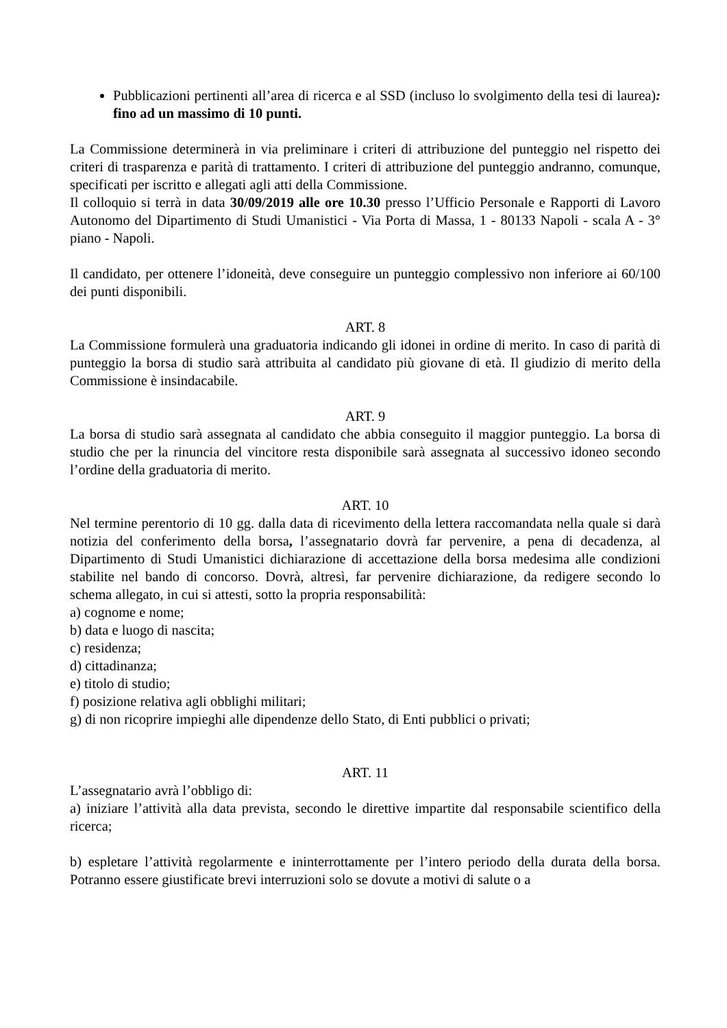Pubblicazioni pertinenti all’area di ricerca e al SSD (incluso lo svolgimento della tesi di laurea): fino ad un massimo di 10 punti.
La Commissione determinerà in via preliminare i criteri di attribuzione del punteggio nel rispetto dei criteri di trasparenza e parità di trattamento. I criteri di attribuzione del punteggio andranno, comunque, specificati per iscritto e allegati agli atti della Commissione.
Il colloquio si terrà in data 30/09/2019 alle ore 10.30 presso l’Ufficio Personale e Rapporti di Lavoro Autonomo del Dipartimento di Studi Umanistici - Via Porta di Massa, 1 - 80133 Napoli - scala A - 3° piano - Napoli.
Il candidato, per ottenere l’idoneità, deve conseguire un punteggio complessivo non inferiore ai 60/100 dei punti disponibili.
ART. 8
La Commissione formulerà una graduatoria indicando gli idonei in ordine di merito. In caso di parità di punteggio la borsa di studio sarà attribuita al candidato più giovane di età. Il giudizio di merito della Commissione è insindacabile.
ART. 9
La borsa di studio sarà assegnata al candidato che abbia conseguito il maggior punteggio. La borsa di studio che per la rinuncia del vincitore resta disponibile sarà assegnata al successivo idoneo secondo l’ordine della graduatoria di merito.
ART. 10
Nel termine perentorio di 10 gg. dalla data di ricevimento della lettera raccomandata nella quale si darà notizia del conferimento della borsa, l’assegnatario dovrà far pervenire, a pena di decadenza, al Dipartimento di Studi Umanistici dichiarazione di accettazione della borsa medesima alle condizioni stabilite nel bando di concorso. Dovrà, altresì, far pervenire dichiarazione, da redigere secondo lo schema allegato, in cui si attesti, sotto la propria responsabilità:
a) cognome e nome;
b) data e luogo di nascita;
c) residenza;
d) cittadinanza;
e) titolo di studio;
f) posizione relativa agli obblighi militari;
g) di non ricoprire impieghi alle dipendenze dello Stato, di Enti pubblici o privati;
ART. 11
L’assegnatario avrà l’obbligo di:
a) iniziare l’attività alla data prevista, secondo le direttive impartite dal responsabile scientifico della ricerca;
b) espletare l’attività regolarmente e ininterrottamente per l’intero periodo della durata della borsa. Potranno essere giustificate brevi interruzioni solo se dovute a motivi di salute o a